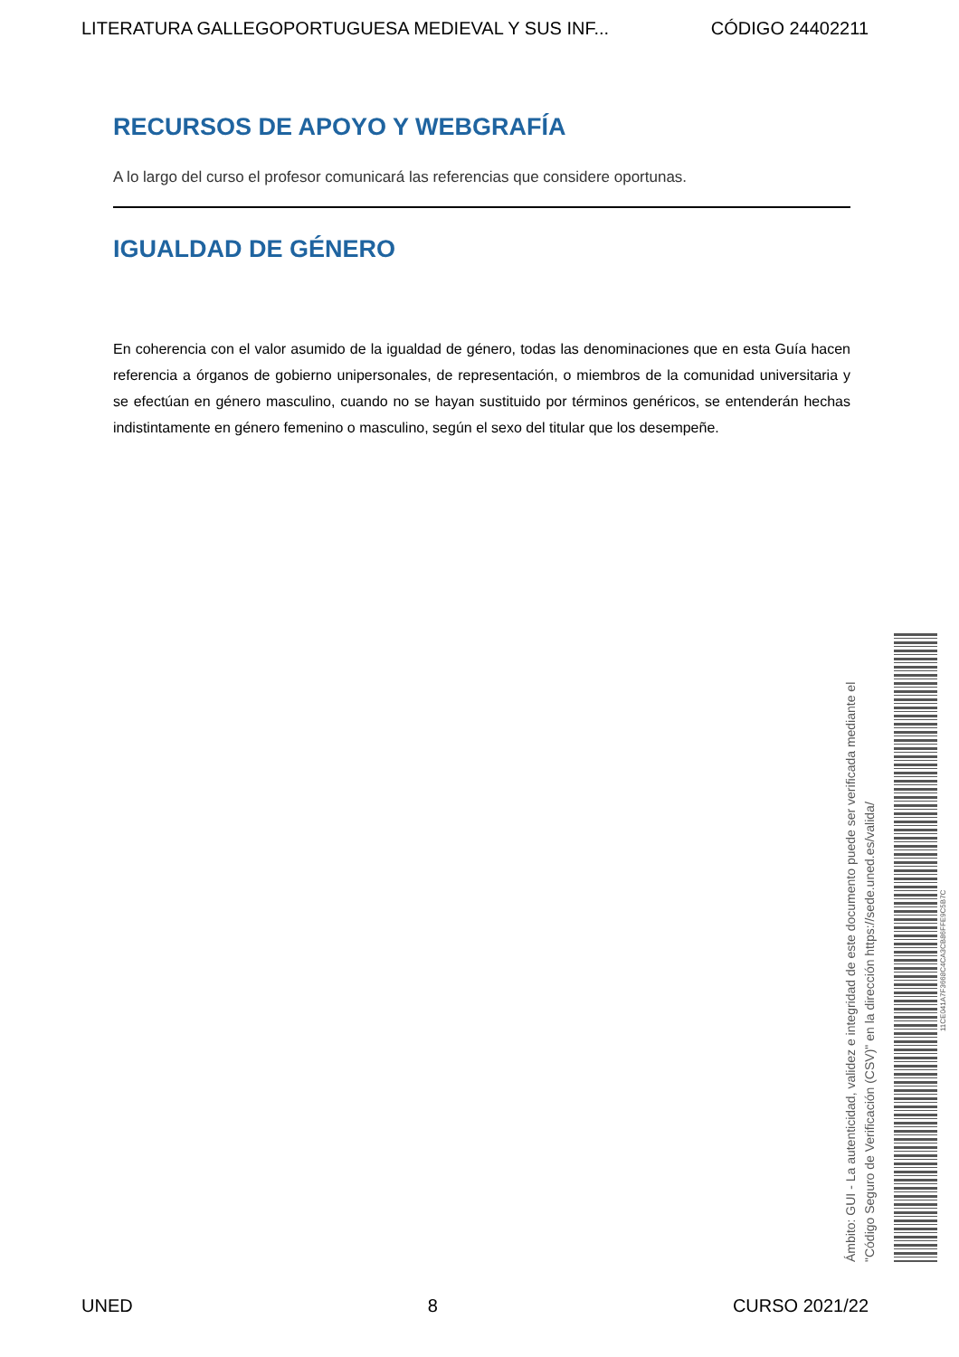LITERATURA GALLEGOPORTUGUESA MEDIEVAL Y SUS INF... CÓDIGO 24402211
RECURSOS DE APOYO Y WEBGRAFÍA
A lo largo del curso el profesor comunicará las referencias que considere oportunas.
IGUALDAD DE GÉNERO
En coherencia con el valor asumido de la igualdad de género, todas las denominaciones que en esta Guía hacen referencia a órganos de gobierno unipersonales, de representación, o miembros de la comunidad universitaria y se efectúan en género masculino, cuando no se hayan sustituido por términos genéricos, se entenderán hechas indistintamente en género femenino o masculino, según el sexo del titular que los desempeñe.
Ámbito: GUI - La autenticidad, validez e integridad de este documento puede ser verificada mediante el
"Código Seguro de Verificación (CSV)" en la dirección https://sede.uned.es/valida/
11CE041A7F3668C4CA3CB86FFE9C5B7C
UNED 8 CURSO 2021/22